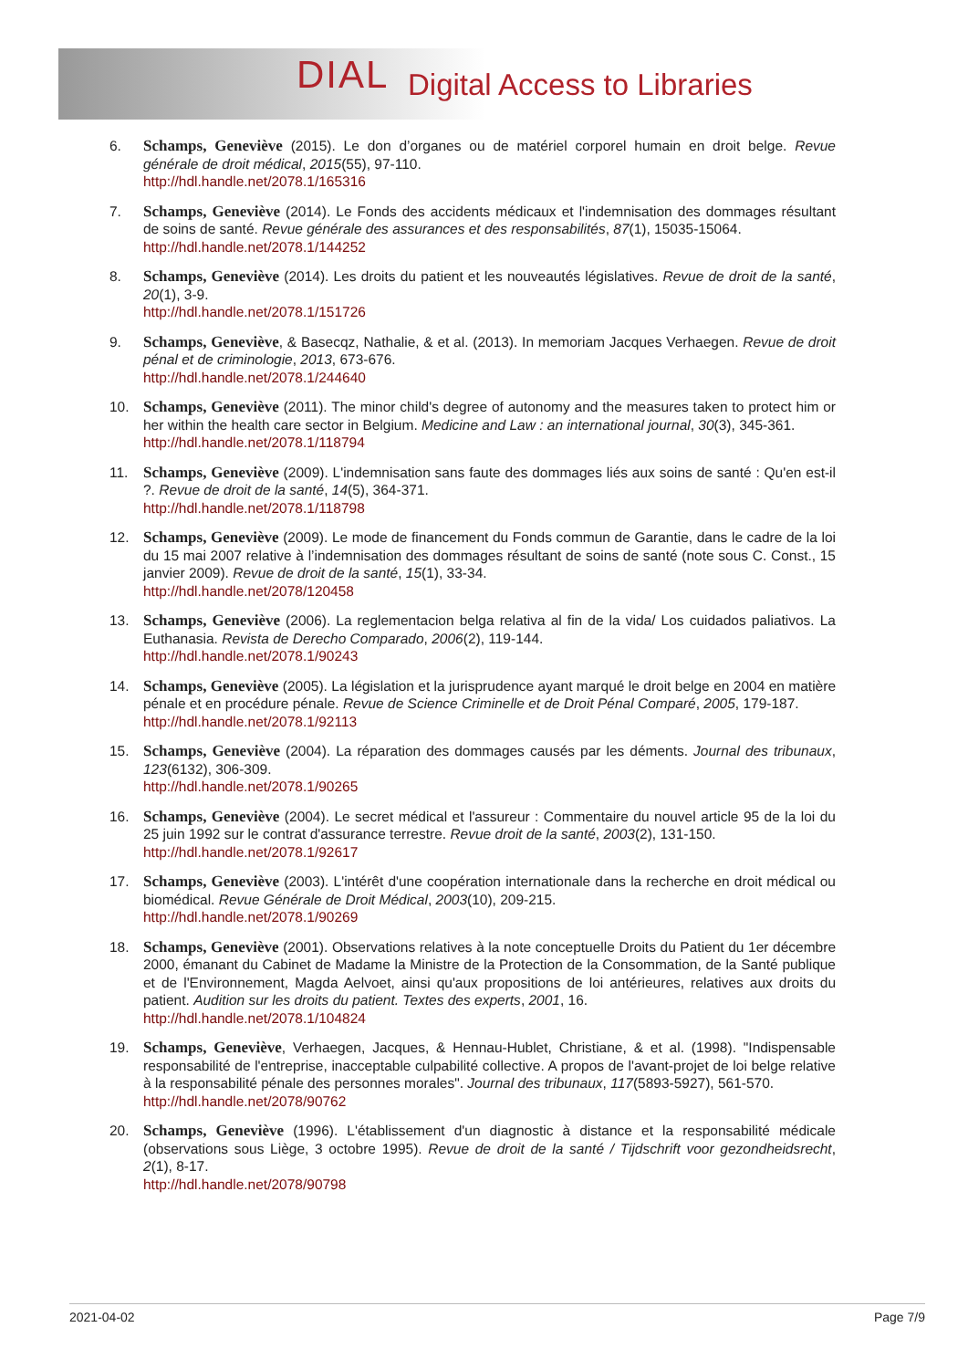DIAL Digital Access to Libraries
6. Schamps, Geneviève (2015). Le don d’organes ou de matériel corporel humain en droit belge. Revue générale de droit médical, 2015(55), 97-110.
http://hdl.handle.net/2078.1/165316
7. Schamps, Geneviève (2014). Le Fonds des accidents médicaux et l'indemnisation des dommages résultant de soins de santé. Revue générale des assurances et des responsabilités, 87(1), 15035-15064.
http://hdl.handle.net/2078.1/144252
8. Schamps, Geneviève (2014). Les droits du patient et les nouveautés législatives. Revue de droit de la santé, 20(1), 3-9.
http://hdl.handle.net/2078.1/151726
9. Schamps, Geneviève, & Basecqz, Nathalie, & et al. (2013). In memoriam Jacques Verhaegen. Revue de droit pénal et de criminologie, 2013, 673-676.
http://hdl.handle.net/2078.1/244640
10. Schamps, Geneviève (2011). The minor child's degree of autonomy and the measures taken to protect him or her within the health care sector in Belgium. Medicine and Law : an international journal, 30(3), 345-361.
http://hdl.handle.net/2078.1/118794
11. Schamps, Geneviève (2009). L'indemnisation sans faute des dommages liés aux soins de santé : Qu'en est-il ?. Revue de droit de la santé, 14(5), 364-371.
http://hdl.handle.net/2078.1/118798
12. Schamps, Geneviève (2009). Le mode de financement du Fonds commun de Garantie, dans le cadre de la loi du 15 mai 2007 relative à l’indemnisation des dommages résultant de soins de santé (note sous C. Const., 15 janvier 2009). Revue de droit de la santé, 15(1), 33-34.
http://hdl.handle.net/2078/120458
13. Schamps, Geneviève (2006). La reglementacion belga relativa al fin de la vida/ Los cuidados paliativos. La Euthanasia. Revista de Derecho Comparado, 2006(2), 119-144.
http://hdl.handle.net/2078.1/90243
14. Schamps, Geneviève (2005). La législation et la jurisprudence ayant marqué le droit belge en 2004 en matière pénale et en procédure pénale. Revue de Science Criminelle et de Droit Pénal Comparé, 2005, 179-187.
http://hdl.handle.net/2078.1/92113
15. Schamps, Geneviève (2004). La réparation des dommages causés par les déments. Journal des tribunaux, 123(6132), 306-309.
http://hdl.handle.net/2078.1/90265
16. Schamps, Geneviève (2004). Le secret médical et l'assureur : Commentaire du nouvel article 95 de la loi du 25 juin 1992 sur le contrat d'assurance terrestre. Revue droit de la santé, 2003(2), 131-150.
http://hdl.handle.net/2078.1/92617
17. Schamps, Geneviève (2003). L'intérêt d'une coopération internationale dans la recherche en droit médical ou biomédical. Revue Générale de Droit Médical, 2003(10), 209-215.
http://hdl.handle.net/2078.1/90269
18. Schamps, Geneviève (2001). Observations relatives à la note conceptuelle Droits du Patient du 1er décembre 2000, émanant du Cabinet de Madame la Ministre de la Protection de la Consommation, de la Santé publique et de l'Environnement, Magda Aelvoet, ainsi qu'aux propositions de loi antérieures, relatives aux droits du patient. Audition sur les droits du patient. Textes des experts, 2001, 16.
http://hdl.handle.net/2078.1/104824
19. Schamps, Geneviève, Verhaegen, Jacques, & Hennau-Hublet, Christiane, & et al. (1998). "Indispensable responsabilité de l'entreprise, inacceptable culpabilité collective. A propos de l'avant-projet de loi belge relative à la responsabilité pénale des personnes morales". Journal des tribunaux, 117(5893-5927), 561-570.
http://hdl.handle.net/2078/90762
20. Schamps, Geneviève (1996). L'établissement d'un diagnostic à distance et la responsabilité médicale (observations sous Liège, 3 octobre 1995). Revue de droit de la santé / Tijdschrift voor gezondheidsrecht, 2(1), 8-17.
http://hdl.handle.net/2078/90798
2021-04-02 Page 7/9